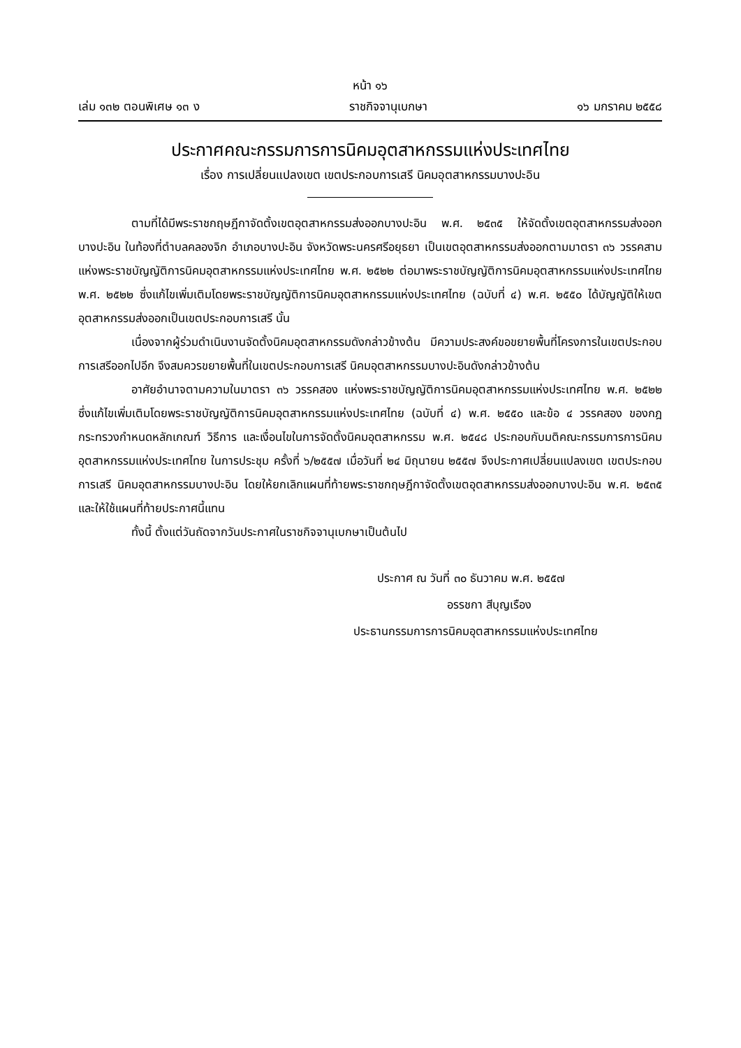หน้า ๑๖
เล่ม ๑๓๒ ตอนพิเศษ ๑๓ ง ราชกิจจานุเบกษา ๑๖ มกราคม ๒๕๕๘
ประกาศคณะกรรมการการนิคมอุตสาหกรรมแห่งประเทศไทย
เรื่อง การเปลี่ยนแปลงเขต เขตประกอบการเสรี นิคมอุตสาหกรรมบางปะอิน
ตามที่ได้มีพระราชกฤษฎีกาจัดตั้งเขตอุตสาหกรรมส่งออกบางปะอิน พ.ศ. ๒๕๓๕ ให้จัดตั้งเขตอุตสาหกรรมส่งออกบางปะอิน ในท้องที่ตำบลคลองจิก อำเภอบางปะอิน จังหวัดพระนครศรีอยุธยา เป็นเขตอุตสาหกรรมส่งออกตามมาตรา ๓๖ วรรคสาม แห่งพระราชบัญญัติการนิคมอุตสาหกรรมแห่งประเทศไทย พ.ศ. ๒๕๒๒ ต่อมาพระราชบัญญัติการนิคมอุตสาหกรรมแห่งประเทศไทย พ.ศ. ๒๕๒๒ ซึ่งแก้ไขเพิ่มเติมโดยพระราชบัญญัติการนิคมอุตสาหกรรมแห่งประเทศไทย (ฉบับที่ ๔) พ.ศ. ๒๕๕๐ ได้บัญญัติให้เขตอุตสาหกรรมส่งออกเป็นเขตประกอบการเสรี นั้น
เนื่องจากผู้ร่วมดำเนินงานจัดตั้งนิคมอุตสาหกรรมดังกล่าวข้างต้น มีความประสงค์ขอขยายพื้นที่โครงการในเขตประกอบการเสรีออกไปอีก จึงสมควรขยายพื้นที่ในเขตประกอบการเสรี นิคมอุตสาหกรรมบางปะอินดังกล่าวข้างต้น
อาศัยอำนาจตามความในมาตรา ๓๖ วรรคสอง แห่งพระราชบัญญัติการนิคมอุตสาหกรรมแห่งประเทศไทย พ.ศ. ๒๕๒๒ ซึ่งแก้ไขเพิ่มเติมโดยพระราชบัญญัติการนิคมอุตสาหกรรมแห่งประเทศไทย (ฉบับที่ ๔) พ.ศ. ๒๕๕๐ และข้อ ๔ วรรคสอง ของกฎกระทรวงกำหนดหลักเกณฑ์ วิธีการ และเงื่อนไขในการจัดตั้งนิคมอุตสาหกรรม พ.ศ. ๒๕๔๘ ประกอบกับมติคณะกรรมการการนิคมอุตสาหกรรมแห่งประเทศไทย ในการประชุม ครั้งที่ ๖/๒๕๕๗ เมื่อวันที่ ๒๔ มิถุนายน ๒๕๕๗ จึงประกาศเปลี่ยนแปลงเขต เขตประกอบการเสรี นิคมอุตสาหกรรมบางปะอิน โดยให้ยกเลิกแผนที่ท้ายพระราชกฤษฎีกาจัดตั้งเขตอุตสาหกรรมส่งออกบางปะอิน พ.ศ. ๒๕๓๕ และให้ใช้แผนที่ท้ายประกาศนี้แทน
ทั้งนี้ ตั้งแต่วันถัดจากวันประกาศในราชกิจจานุเบกษาเป็นต้นไป
ประกาศ ณ วันที่ ๓๐ ธันวาคม พ.ศ. ๒๕๕๗
อรรชกา สีบุญเรือง
ประธานกรรมการการนิคมอุตสาหกรรมแห่งประเทศไทย